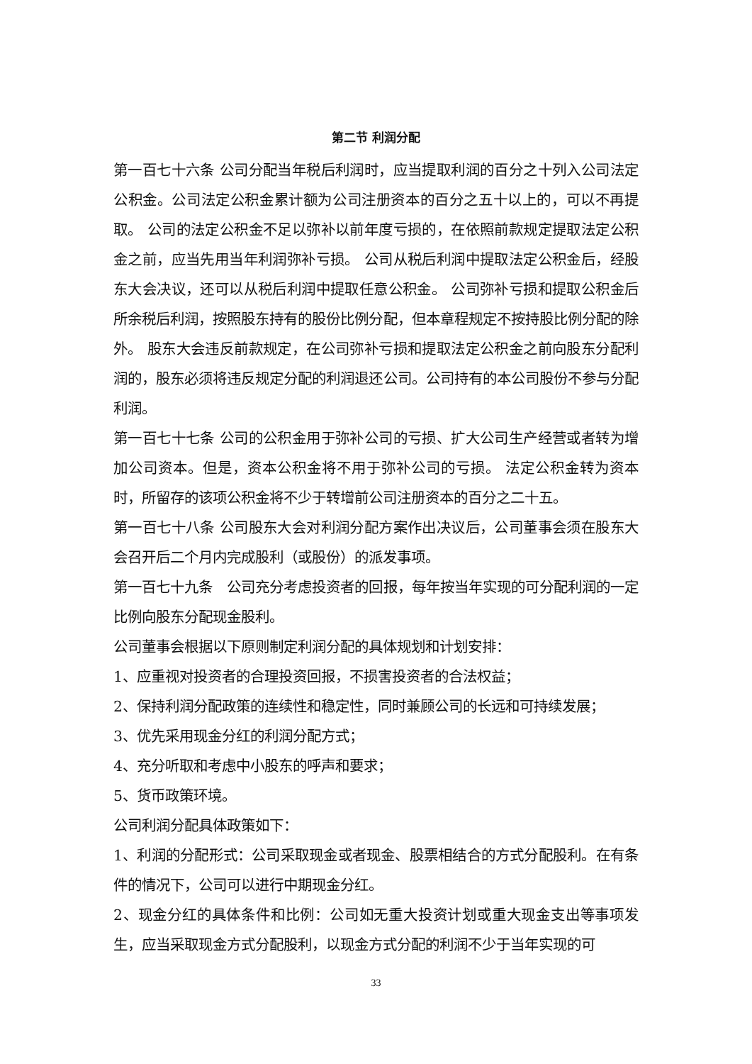第二节 利润分配
第一百七十六条 公司分配当年税后利润时，应当提取利润的百分之十列入公司法定公积金。公司法定公积金累计额为公司注册资本的百分之五十以上的，可以不再提取。 公司的法定公积金不足以弥补以前年度亏损的，在依照前款规定提取法定公积金之前，应当先用当年利润弥补亏损。 公司从税后利润中提取法定公积金后，经股东大会决议，还可以从税后利润中提取任意公积金。 公司弥补亏损和提取公积金后所余税后利润，按照股东持有的股份比例分配，但本章程规定不按持股比例分配的除外。 股东大会违反前款规定，在公司弥补亏损和提取法定公积金之前向股东分配利润的，股东必须将违反规定分配的利润退还公司。公司持有的本公司股份不参与分配利润。
第一百七十七条 公司的公积金用于弥补公司的亏损、扩大公司生产经营或者转为增加公司资本。但是，资本公积金将不用于弥补公司的亏损。 法定公积金转为资本时，所留存的该项公积金将不少于转增前公司注册资本的百分之二十五。
第一百七十八条 公司股东大会对利润分配方案作出决议后，公司董事会须在股东大会召开后二个月内完成股利（或股份）的派发事项。
第一百七十九条　公司充分考虑投资者的回报，每年按当年实现的可分配利润的一定比例向股东分配现金股利。
公司董事会根据以下原则制定利润分配的具体规划和计划安排：
1、应重视对投资者的合理投资回报，不损害投资者的合法权益；
2、保持利润分配政策的连续性和稳定性，同时兼顾公司的长远和可持续发展；
3、优先采用现金分红的利润分配方式；
4、充分听取和考虑中小股东的呼声和要求；
5、货币政策环境。
公司利润分配具体政策如下：
1、利润的分配形式：公司采取现金或者现金、股票相结合的方式分配股利。在有条件的情况下，公司可以进行中期现金分红。
2、现金分红的具体条件和比例：公司如无重大投资计划或重大现金支出等事项发生，应当采取现金方式分配股利，以现金方式分配的利润不少于当年实现的可
33